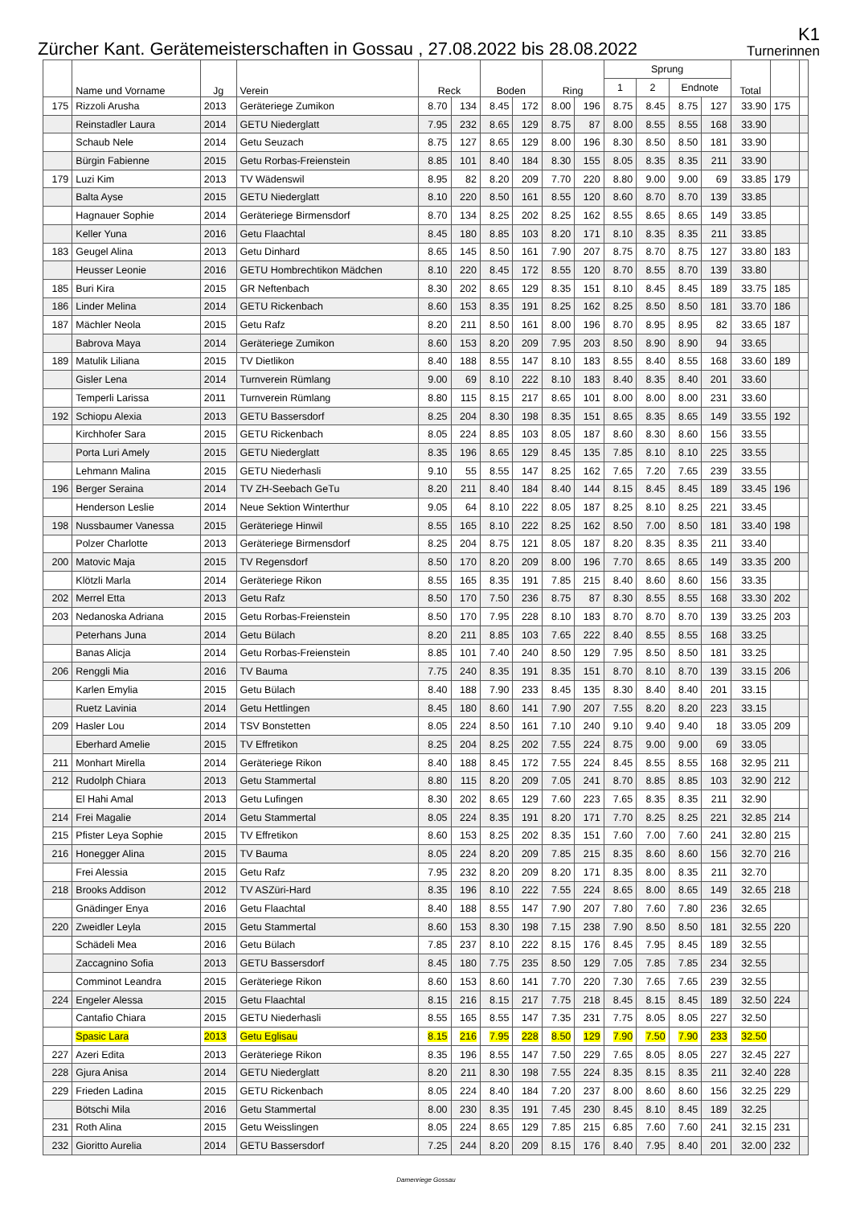Zürcher Kant. Gerätemeisterschaften in Gossau , 27.08.2022 bis 28.08.2022
K1
Turnerinnen
| | Name und Vorname | Jg | Verein | Reck | | Boden | | Ring | | Sprung | | | | Total | | |
| --- | --- | --- | --- | --- | --- | --- | --- | --- | --- | --- | --- | --- | --- | --- | --- | --- |
| | | | | | | | | | | 1 | 2 | Endnote | | | | |
| 175 | Rizzoli Arusha | 2013 | Geräteriege Zumikon | 8.70 | 134 | 8.45 | 172 | 8.00 | 196 | 8.75 | 8.45 | 8.75 | 127 | 33.90 | 175 | |
| | Reinstadler Laura | 2014 | GETU Niederglatt | 7.95 | 232 | 8.65 | 129 | 8.75 | 87 | 8.00 | 8.55 | 8.55 | 168 | 33.90 | | |
| | Schaub Nele | 2014 | Getu Seuzach | 8.75 | 127 | 8.65 | 129 | 8.00 | 196 | 8.30 | 8.50 | 8.50 | 181 | 33.90 | | |
| | Bürgin Fabienne | 2015 | Getu Rorbas-Freienstein | 8.85 | 101 | 8.40 | 184 | 8.30 | 155 | 8.05 | 8.35 | 8.35 | 211 | 33.90 | | |
| 179 | Luzi Kim | 2013 | TV Wädenswil | 8.95 | 82 | 8.20 | 209 | 7.70 | 220 | 8.80 | 9.00 | 9.00 | 69 | 33.85 | 179 | |
| | Balta Ayse | 2015 | GETU Niederglatt | 8.10 | 220 | 8.50 | 161 | 8.55 | 120 | 8.60 | 8.70 | 8.70 | 139 | 33.85 | | |
| | Hagnauer Sophie | 2014 | Geräteriege Birmensdorf | 8.70 | 134 | 8.25 | 202 | 8.25 | 162 | 8.55 | 8.65 | 8.65 | 149 | 33.85 | | |
| | Keller Yuna | 2016 | Getu Flaachtal | 8.45 | 180 | 8.85 | 103 | 8.20 | 171 | 8.10 | 8.35 | 8.35 | 211 | 33.85 | | |
| 183 | Geugel Alina | 2013 | Getu Dinhard | 8.65 | 145 | 8.50 | 161 | 7.90 | 207 | 8.75 | 8.70 | 8.75 | 127 | 33.80 | 183 | |
| | Heusser Leonie | 2016 | GETU Hombrechtikon Mädchen | 8.10 | 220 | 8.45 | 172 | 8.55 | 120 | 8.70 | 8.55 | 8.70 | 139 | 33.80 | | |
| 185 | Buri Kira | 2015 | GR Neftenbach | 8.30 | 202 | 8.65 | 129 | 8.35 | 151 | 8.10 | 8.45 | 8.45 | 189 | 33.75 | 185 | |
| 186 | Linder Melina | 2014 | GETU Rickenbach | 8.60 | 153 | 8.35 | 191 | 8.25 | 162 | 8.25 | 8.50 | 8.50 | 181 | 33.70 | 186 | |
| 187 | Mächler Neola | 2015 | Getu Rafz | 8.20 | 211 | 8.50 | 161 | 8.00 | 196 | 8.70 | 8.95 | 8.95 | 82 | 33.65 | 187 | |
| | Babrova Maya | 2014 | Geräteriege Zumikon | 8.60 | 153 | 8.20 | 209 | 7.95 | 203 | 8.50 | 8.90 | 8.90 | 94 | 33.65 | | |
| 189 | Matulik Liliana | 2015 | TV Dietlikon | 8.40 | 188 | 8.55 | 147 | 8.10 | 183 | 8.55 | 8.40 | 8.55 | 168 | 33.60 | 189 | |
| | Gisler Lena | 2014 | Turnverein Rümlang | 9.00 | 69 | 8.10 | 222 | 8.10 | 183 | 8.40 | 8.35 | 8.40 | 201 | 33.60 | | |
| | Temperli Larissa | 2011 | Turnverein Rümlang | 8.80 | 115 | 8.15 | 217 | 8.65 | 101 | 8.00 | 8.00 | 8.00 | 231 | 33.60 | | |
| 192 | Schiopu Alexia | 2013 | GETU Bassersdorf | 8.25 | 204 | 8.30 | 198 | 8.35 | 151 | 8.65 | 8.35 | 8.65 | 149 | 33.55 | 192 | |
| | Kirchhofer Sara | 2015 | GETU Rickenbach | 8.05 | 224 | 8.85 | 103 | 8.05 | 187 | 8.60 | 8.30 | 8.60 | 156 | 33.55 | | |
| | Porta Luri Amely | 2015 | GETU Niederglatt | 8.35 | 196 | 8.65 | 129 | 8.45 | 135 | 7.85 | 8.10 | 8.10 | 225 | 33.55 | | |
| | Lehmann Malina | 2015 | GETU Niederhasli | 9.10 | 55 | 8.55 | 147 | 8.25 | 162 | 7.65 | 7.20 | 7.65 | 239 | 33.55 | | |
| 196 | Berger Seraina | 2014 | TV ZH-Seebach GeTu | 8.20 | 211 | 8.40 | 184 | 8.40 | 144 | 8.15 | 8.45 | 8.45 | 189 | 33.45 | 196 | |
| | Henderson Leslie | 2014 | Neue Sektion Winterthur | 9.05 | 64 | 8.10 | 222 | 8.05 | 187 | 8.25 | 8.10 | 8.25 | 221 | 33.45 | | |
| 198 | Nussbaumer Vanessa | 2015 | Geräteriege Hinwil | 8.55 | 165 | 8.10 | 222 | 8.25 | 162 | 8.50 | 7.00 | 8.50 | 181 | 33.40 | 198 | |
| | Polzer Charlotte | 2013 | Geräteriege Birmensdorf | 8.25 | 204 | 8.75 | 121 | 8.05 | 187 | 8.20 | 8.35 | 8.35 | 211 | 33.40 | | |
| 200 | Matovic Maja | 2015 | TV Regensdorf | 8.50 | 170 | 8.20 | 209 | 8.00 | 196 | 7.70 | 8.65 | 8.65 | 149 | 33.35 | 200 | |
| | Klötzli Marla | 2014 | Geräteriege Rikon | 8.55 | 165 | 8.35 | 191 | 7.85 | 215 | 8.40 | 8.60 | 8.60 | 156 | 33.35 | | |
| 202 | Merrel Etta | 2013 | Getu Rafz | 8.50 | 170 | 7.50 | 236 | 8.75 | 87 | 8.30 | 8.55 | 8.55 | 168 | 33.30 | 202 | |
| 203 | Nedanoska Adriana | 2015 | Getu Rorbas-Freienstein | 8.50 | 170 | 7.95 | 228 | 8.10 | 183 | 8.70 | 8.70 | 8.70 | 139 | 33.25 | 203 | |
| | Peterhans Juna | 2014 | Getu Bülach | 8.20 | 211 | 8.85 | 103 | 7.65 | 222 | 8.40 | 8.55 | 8.55 | 168 | 33.25 | | |
| | Banas Alicja | 2014 | Getu Rorbas-Freienstein | 8.85 | 101 | 7.40 | 240 | 8.50 | 129 | 7.95 | 8.50 | 8.50 | 181 | 33.25 | | |
| 206 | Renggli Mia | 2016 | TV Bauma | 7.75 | 240 | 8.35 | 191 | 8.35 | 151 | 8.70 | 8.10 | 8.70 | 139 | 33.15 | 206 | |
| | Karlen Emylia | 2015 | Getu Bülach | 8.40 | 188 | 7.90 | 233 | 8.45 | 135 | 8.30 | 8.40 | 8.40 | 201 | 33.15 | | |
| | Ruetz Lavinia | 2014 | Getu Hettlingen | 8.45 | 180 | 8.60 | 141 | 7.90 | 207 | 7.55 | 8.20 | 8.20 | 223 | 33.15 | | |
| 209 | Hasler Lou | 2014 | TSV Bonstetten | 8.05 | 224 | 8.50 | 161 | 7.10 | 240 | 9.10 | 9.40 | 9.40 | 18 | 33.05 | 209 | |
| | Eberhard Amelie | 2015 | TV Effretikon | 8.25 | 204 | 8.25 | 202 | 7.55 | 224 | 8.75 | 9.00 | 9.00 | 69 | 33.05 | | |
| 211 | Monhart Mirella | 2014 | Geräteriege Rikon | 8.40 | 188 | 8.45 | 172 | 7.55 | 224 | 8.45 | 8.55 | 8.55 | 168 | 32.95 | 211 | |
| 212 | Rudolph Chiara | 2013 | Getu Stammertal | 8.80 | 115 | 8.20 | 209 | 7.05 | 241 | 8.70 | 8.85 | 8.85 | 103 | 32.90 | 212 | |
| | El Hahi Amal | 2013 | Getu Lufingen | 8.30 | 202 | 8.65 | 129 | 7.60 | 223 | 7.65 | 8.35 | 8.35 | 211 | 32.90 | | |
| 214 | Frei Magalie | 2014 | Getu Stammertal | 8.05 | 224 | 8.35 | 191 | 8.20 | 171 | 7.70 | 8.25 | 8.25 | 221 | 32.85 | 214 | |
| 215 | Pfister Leya Sophie | 2015 | TV Effretikon | 8.60 | 153 | 8.25 | 202 | 8.35 | 151 | 7.60 | 7.00 | 7.60 | 241 | 32.80 | 215 | |
| 216 | Honegger Alina | 2015 | TV Bauma | 8.05 | 224 | 8.20 | 209 | 7.85 | 215 | 8.35 | 8.60 | 8.60 | 156 | 32.70 | 216 | |
| | Frei Alessia | 2015 | Getu Rafz | 7.95 | 232 | 8.20 | 209 | 8.20 | 171 | 8.35 | 8.00 | 8.35 | 211 | 32.70 | | |
| 218 | Brooks Addison | 2012 | TV ASZüri-Hard | 8.35 | 196 | 8.10 | 222 | 7.55 | 224 | 8.65 | 8.00 | 8.65 | 149 | 32.65 | 218 | |
| | Gnädinger Enya | 2016 | Getu Flaachtal | 8.40 | 188 | 8.55 | 147 | 7.90 | 207 | 7.80 | 7.60 | 7.80 | 236 | 32.65 | | |
| 220 | Zweidler Leyla | 2015 | Getu Stammertal | 8.60 | 153 | 8.30 | 198 | 7.15 | 238 | 7.90 | 8.50 | 8.50 | 181 | 32.55 | 220 | |
| | Schädeli Mea | 2016 | Getu Bülach | 7.85 | 237 | 8.10 | 222 | 8.15 | 176 | 8.45 | 7.95 | 8.45 | 189 | 32.55 | | |
| | Zaccagnino Sofia | 2013 | GETU Bassersdorf | 8.45 | 180 | 7.75 | 235 | 8.50 | 129 | 7.05 | 7.85 | 7.85 | 234 | 32.55 | | |
| | Comminot Leandra | 2015 | Geräteriege Rikon | 8.60 | 153 | 8.60 | 141 | 7.70 | 220 | 7.30 | 7.65 | 7.65 | 239 | 32.55 | | |
| 224 | Engeler Alessa | 2015 | Getu Flaachtal | 8.15 | 216 | 8.15 | 217 | 7.75 | 218 | 8.45 | 8.15 | 8.45 | 189 | 32.50 | 224 | |
| | Cantafio Chiara | 2015 | GETU Niederhasli | 8.55 | 165 | 8.55 | 147 | 7.35 | 231 | 7.75 | 8.05 | 8.05 | 227 | 32.50 | | |
| | Spasic Lara | 2013 | Getu Eglisau | 8.15 | 216 | 7.95 | 228 | 8.50 | 129 | 7.90 | 7.50 | 7.90 | 233 | 32.50 | | |
| 227 | Azeri Edita | 2013 | Geräteriege Rikon | 8.35 | 196 | 8.55 | 147 | 7.50 | 229 | 7.65 | 8.05 | 8.05 | 227 | 32.45 | 227 | |
| 228 | Gjura Anisa | 2014 | GETU Niederglatt | 8.20 | 211 | 8.30 | 198 | 7.55 | 224 | 8.35 | 8.15 | 8.35 | 211 | 32.40 | 228 | |
| 229 | Frieden Ladina | 2015 | GETU Rickenbach | 8.05 | 224 | 8.40 | 184 | 7.20 | 237 | 8.00 | 8.60 | 8.60 | 156 | 32.25 | 229 | |
| | Bötschi Mila | 2016 | Getu Stammertal | 8.00 | 230 | 8.35 | 191 | 7.45 | 230 | 8.45 | 8.10 | 8.45 | 189 | 32.25 | | |
| 231 | Roth Alina | 2015 | Getu Weisslingen | 8.05 | 224 | 8.65 | 129 | 7.85 | 215 | 6.85 | 7.60 | 7.60 | 241 | 32.15 | 231 | |
| 232 | Gioritto Aurelia | 2014 | GETU Bassersdorf | 7.25 | 244 | 8.20 | 209 | 8.15 | 176 | 8.40 | 7.95 | 8.40 | 201 | 32.00 | 232 | |
Damenriege Gossau